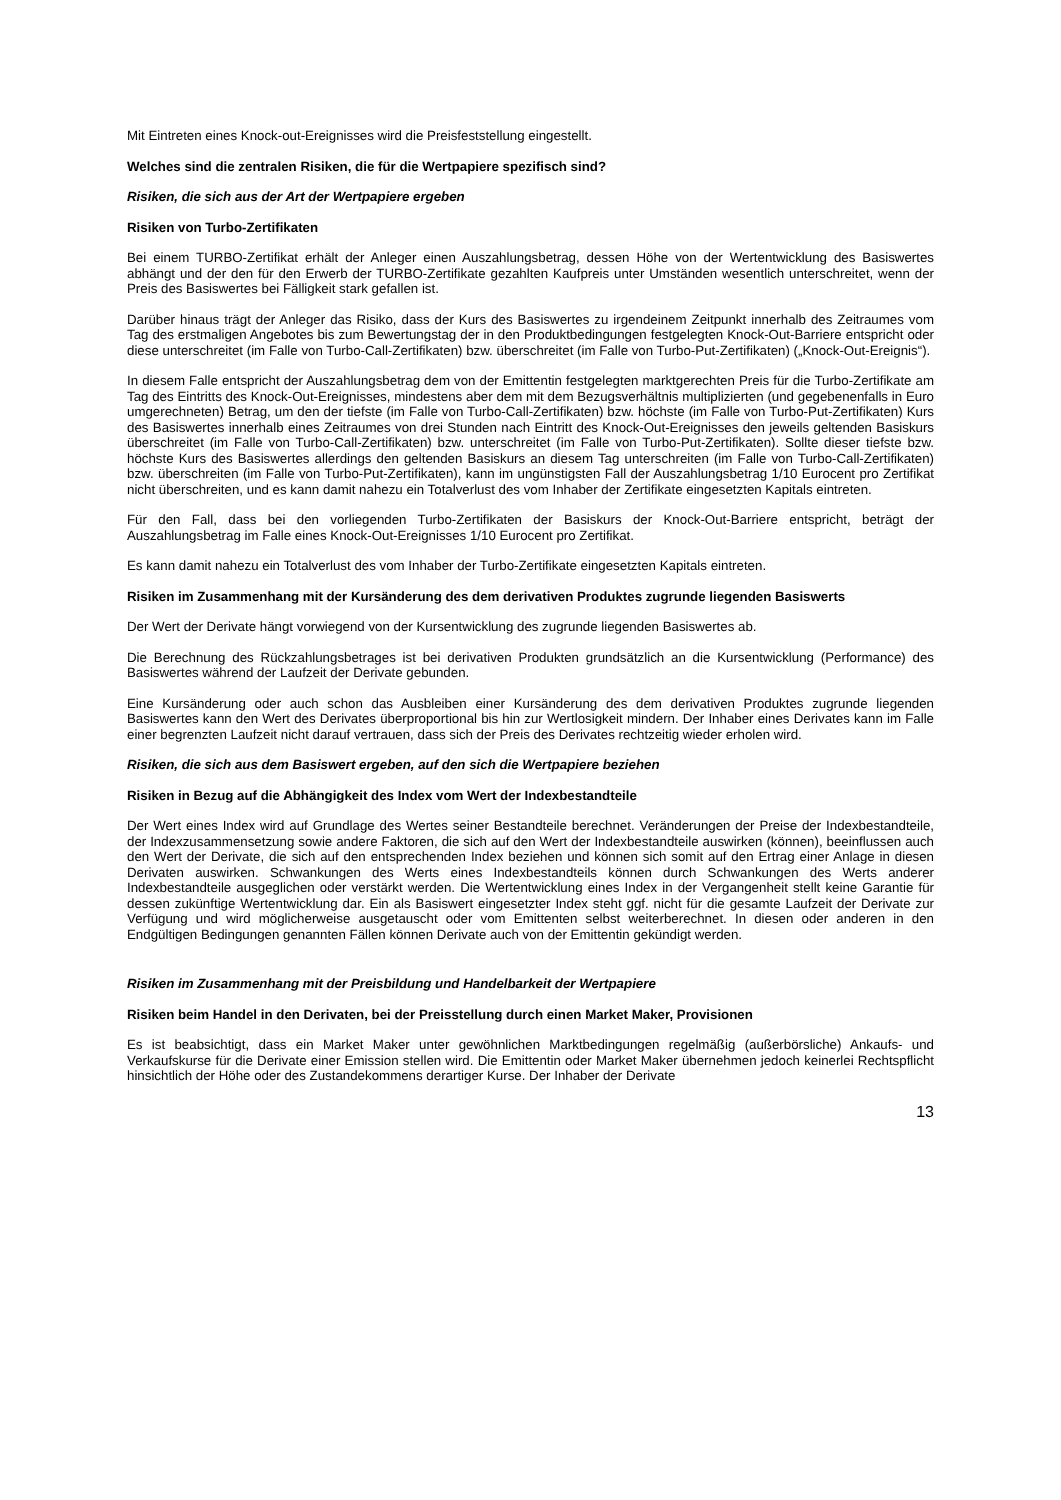Mit Eintreten eines Knock-out-Ereignisses wird die Preisfeststellung eingestellt.
Welches sind die zentralen Risiken, die für die Wertpapiere spezifisch sind?
Risiken, die sich aus der Art der Wertpapiere ergeben
Risiken von Turbo-Zertifikaten
Bei einem TURBO-Zertifikat erhält der Anleger einen Auszahlungsbetrag, dessen Höhe von der Wertentwicklung des Basiswertes abhängt und der den für den Erwerb der TURBO-Zertifikate gezahlten Kaufpreis unter Umständen wesentlich unterschreitet, wenn der Preis des Basiswertes bei Fälligkeit stark gefallen ist.
Darüber hinaus trägt der Anleger das Risiko, dass der Kurs des Basiswertes zu irgendeinem Zeitpunkt innerhalb des Zeitraumes vom Tag des erstmaligen Angebotes bis zum Bewertungstag der in den Produktbedingungen festgelegten Knock-Out-Barriere entspricht oder diese unterschreitet (im Falle von Turbo-Call-Zertifikaten) bzw. überschreitet (im Falle von Turbo-Put-Zertifikaten) („Knock-Out-Ereignis“).
In diesem Falle entspricht der Auszahlungsbetrag dem von der Emittentin festgelegten marktgerechten Preis für die Turbo-Zertifikate am Tag des Eintritts des Knock-Out-Ereignisses, mindestens aber dem mit dem Bezugsverhältnis multiplizierten (und gegebenenfalls in Euro umgerechneten) Betrag, um den der tiefste (im Falle von Turbo-Call-Zertifikaten) bzw. höchste (im Falle von Turbo-Put-Zertifikaten) Kurs des Basiswertes innerhalb eines Zeitraumes von drei Stunden nach Eintritt des Knock-Out-Ereignisses den jeweils geltenden Basiskurs überschreitet (im Falle von Turbo-Call-Zertifikaten) bzw. unterschreitet (im Falle von Turbo-Put-Zertifikaten). Sollte dieser tiefste bzw. höchste Kurs des Basiswertes allerdings den geltenden Basiskurs an diesem Tag unterschreiten (im Falle von Turbo-Call-Zertifikaten) bzw. überschreiten (im Falle von Turbo-Put-Zertifikaten), kann im ungünstigsten Fall der Auszahlungsbetrag 1/10 Eurocent pro Zertifikat nicht überschreiten, und es kann damit nahezu ein Totalverlust des vom Inhaber der Zertifikate eingesetzten Kapitals eintreten.
Für den Fall, dass bei den vorliegenden Turbo-Zertifikaten der Basiskurs der Knock-Out-Barriere entspricht, beträgt der Auszahlungsbetrag im Falle eines Knock-Out-Ereignisses 1/10 Eurocent pro Zertifikat.
Es kann damit nahezu ein Totalverlust des vom Inhaber der Turbo-Zertifikate eingesetzten Kapitals eintreten.
Risiken im Zusammenhang mit der Kursänderung des dem derivativen Produktes zugrunde liegenden Basiswerts
Der Wert der Derivate hängt vorwiegend von der Kursentwicklung des zugrunde liegenden Basiswertes ab.
Die Berechnung des Rückzahlungsbetrages ist bei derivativen Produkten grundsätzlich an die Kursentwicklung (Performance) des Basiswertes während der Laufzeit der Derivate gebunden.
Eine Kursänderung oder auch schon das Ausbleiben einer Kursänderung des dem derivativen Produktes zugrunde liegenden Basiswertes kann den Wert des Derivates überproportional bis hin zur Wertlosigkeit mindern. Der Inhaber eines Derivates kann im Falle einer begrenzten Laufzeit nicht darauf vertrauen, dass sich der Preis des Derivates rechtzeitig wieder erholen wird.
Risiken, die sich aus dem Basiswert ergeben, auf den sich die Wertpapiere beziehen
Risiken in Bezug auf die Abhängigkeit des Index vom Wert der Indexbestandteile
Der Wert eines Index wird auf Grundlage des Wertes seiner Bestandteile berechnet. Veränderungen der Preise der Indexbestandteile, der Indexzusammensetzung sowie andere Faktoren, die sich auf den Wert der Indexbestandteile auswirken (können), beeinflussen auch den Wert der Derivate, die sich auf den entsprechenden Index beziehen und können sich somit auf den Ertrag einer Anlage in diesen Derivaten auswirken. Schwankungen des Werts eines Indexbestandteils können durch Schwankungen des Werts anderer Indexbestandteile ausgeglichen oder verstärkt werden. Die Wertentwicklung eines Index in der Vergangenheit stellt keine Garantie für dessen zukünftige Wertentwicklung dar. Ein als Basiswert eingesetzter Index steht ggf. nicht für die gesamte Laufzeit der Derivate zur Verfügung und wird möglicherweise ausgetauscht oder vom Emittenten selbst weiterberechnet. In diesen oder anderen in den Endgültigen Bedingungen genannten Fällen können Derivate auch von der Emittentin gekündigt werden.
Risiken im Zusammenhang mit der Preisbildung und Handelbarkeit der Wertpapiere
Risiken beim Handel in den Derivaten, bei der Preisstellung durch einen Market Maker, Provisionen
Es ist beabsichtigt, dass ein Market Maker unter gewöhnlichen Marktbedingungen regelmäßig (außerbörsliche) Ankaufs- und Verkaufskurse für die Derivate einer Emission stellen wird. Die Emittentin oder Market Maker übernehmen jedoch keinerlei Rechtspflicht hinsichtlich der Höhe oder des Zustandekommens derartiger Kurse. Der Inhaber der Derivate
13